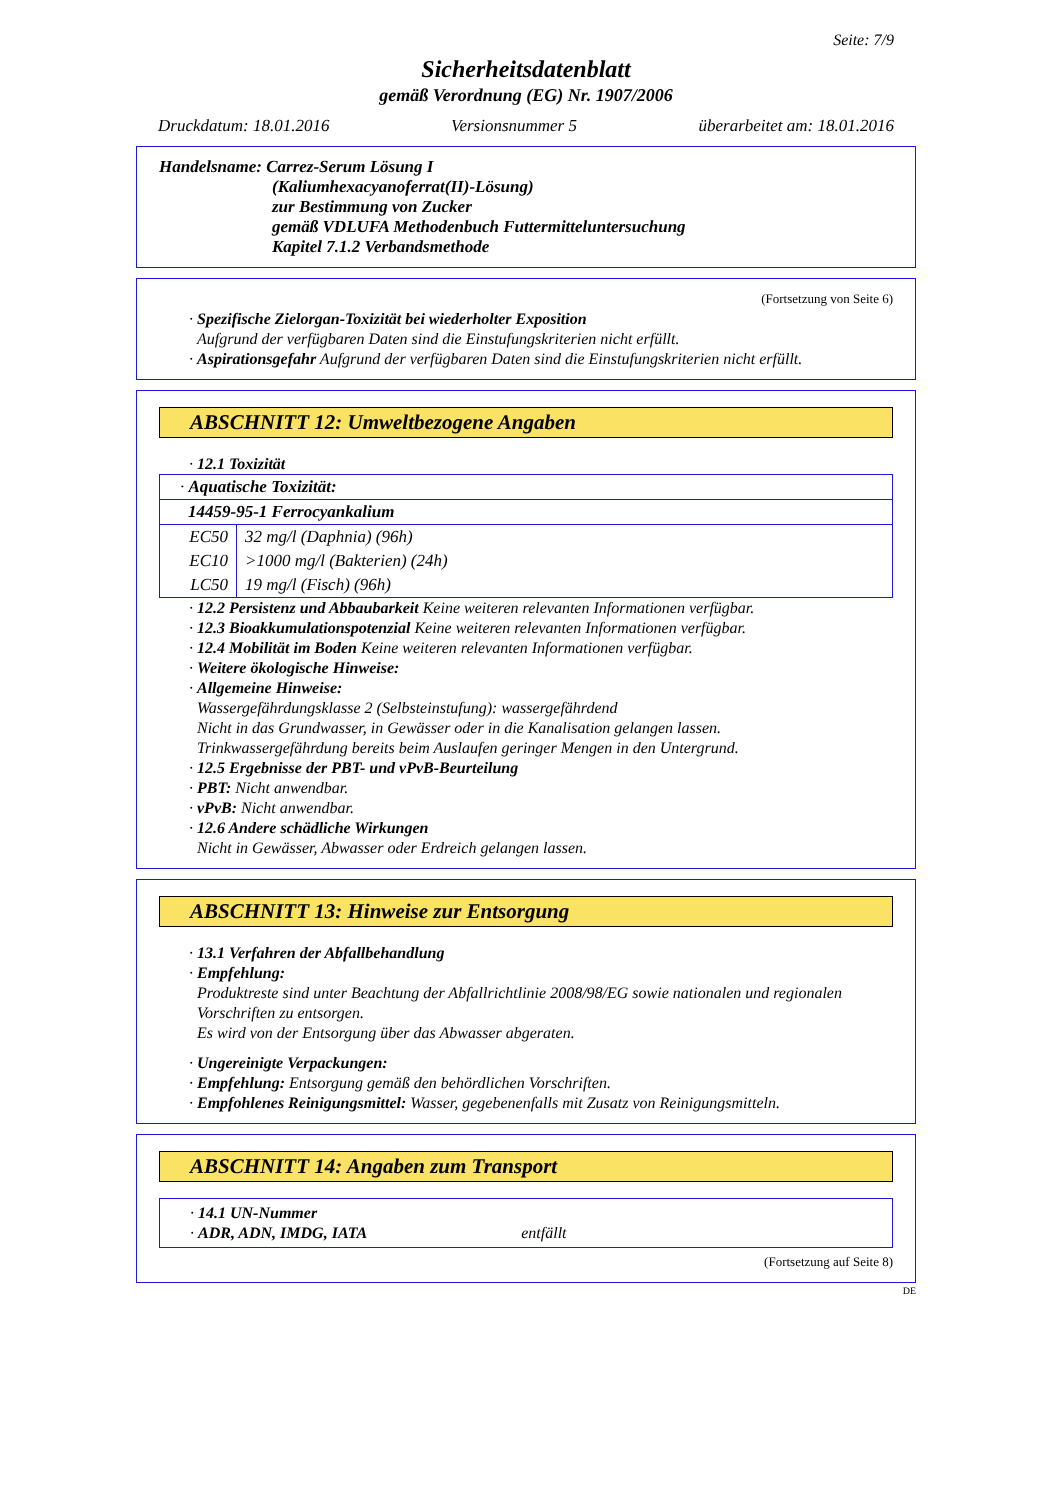Seite: 7/9
Sicherheitsdatenblatt
gemäß Verordnung (EG) Nr. 1907/2006
Druckdatum: 18.01.2016 Versionsnummer 5 überarbeitet am: 18.01.2016
Handelsname: Carrez-Serum Lösung I
(Kaliumhexacyanoferrat(II)-Lösung)
zur Bestimmung von Zucker
gemäß VDLUFA Methodenbuch Futtermitteluntersuchung
Kapitel 7.1.2 Verbandsmethode
(Fortsetzung von Seite 6)
· Spezifische Zielorgan-Toxizität bei wiederholter Exposition
Aufgrund der verfügbaren Daten sind die Einstufungskriterien nicht erfüllt.
· Aspirationsgefahr Aufgrund der verfügbaren Daten sind die Einstufungskriterien nicht erfüllt.
ABSCHNITT 12: Umweltbezogene Angaben
· 12.1 Toxizität
| · Aquatische Toxizität: | |
| 14459-95-1 Ferrocyankalium | |
| EC50 | 32 mg/l (Daphnia) (96h) |
| EC10 | >1000 mg/l (Bakterien) (24h) |
| LC50 | 19 mg/l (Fisch) (96h) |
· 12.2 Persistenz und Abbaubarkeit Keine weiteren relevanten Informationen verfügbar.
· 12.3 Bioakkumulationspotenzial Keine weiteren relevanten Informationen verfügbar.
· 12.4 Mobilität im Boden Keine weiteren relevanten Informationen verfügbar.
· Weitere ökologische Hinweise:
· Allgemeine Hinweise:
Wassergefährdungsklasse 2 (Selbsteinstufung): wassergefährdend
Nicht in das Grundwasser, in Gewässer oder in die Kanalisation gelangen lassen.
Trinkwassergefährdung bereits beim Auslaufen geringer Mengen in den Untergrund.
· 12.5 Ergebnisse der PBT- und vPvB-Beurteilung
· PBT: Nicht anwendbar.
· vPvB: Nicht anwendbar.
· 12.6 Andere schädliche Wirkungen
Nicht in Gewässer, Abwasser oder Erdreich gelangen lassen.
ABSCHNITT 13: Hinweise zur Entsorgung
· 13.1 Verfahren der Abfallbehandlung
· Empfehlung:
Produktreste sind unter Beachtung der Abfallrichtlinie 2008/98/EG sowie nationalen und regionalen Vorschriften zu entsorgen.
Es wird von der Entsorgung über das Abwasser abgeraten.
· Ungereinigte Verpackungen:
· Empfehlung: Entsorgung gemäß den behördlichen Vorschriften.
· Empfohlenes Reinigungsmittel: Wasser, gegebenenfalls mit Zusatz von Reinigungsmitteln.
ABSCHNITT 14: Angaben zum Transport
· 14.1 UN-Nummer
· ADR, ADN, IMDG, IATA entfällt
(Fortsetzung auf Seite 8)
DE